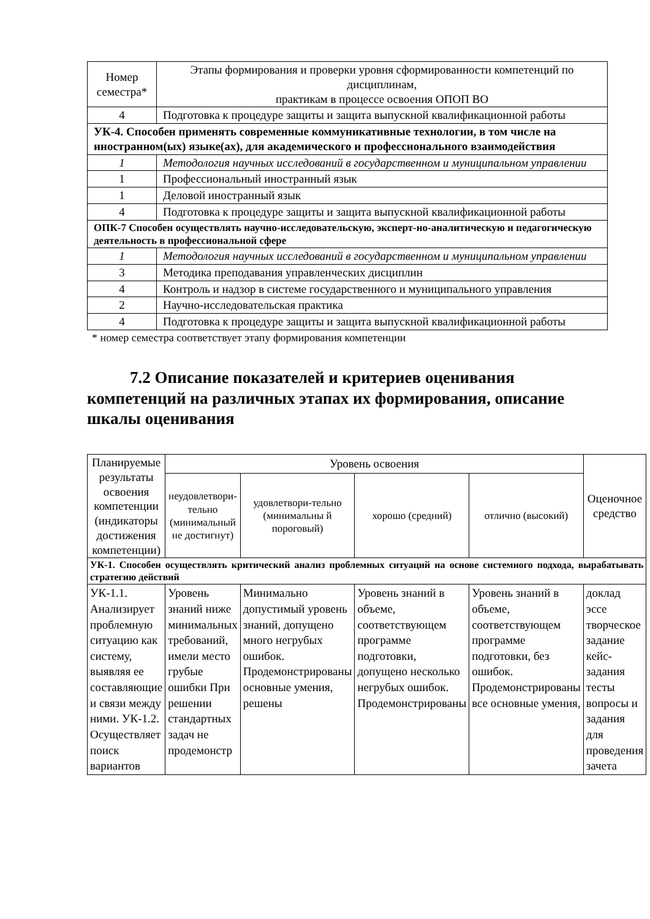| Номер семестра* | Этапы формирования и проверки уровня сформированности компетенций по дисциплинам, практикам в процессе освоения ОПОП ВО |
| --- | --- |
| 4 | Подготовка к процедуре защиты и защита выпускной квалификационной работы |
| УК-4. Способен применять современные коммуникативные технологии, в том числе на иностранном(ых) языке(ах), для академического и профессионального взаимодействия | |
| 1 | Методология научных исследований в государственном и муниципальном управлении |
| 1 | Профессиональный иностранный язык |
| 1 | Деловой иностранный язык |
| 4 | Подготовка к процедуре защиты и защита выпускной квалификационной работы |
| ОПК-7 Способен осуществлять научно-исследовательскую, эксперт-но-аналитическую и педагогическую деятельность в профессиональной сфере | |
| 1 | Методология научных исследований в государственном и муниципальном управлении |
| 3 | Методика преподавания управленческих дисциплин |
| 4 | Контроль и надзор в системе государственного и муниципального управления |
| 2 | Научно-исследовательская практика |
| 4 | Подготовка к процедуре защиты и защита выпускной квалификационной работы |
* номер семестра соответствует этапу формирования компетенции
7.2 Описание показателей и критериев оценивания компетенций на различных этапах их формирования, описание шкалы оценивания
| Планируемые результаты освоения компетенции (индикаторы достижения компетенции) | Уровень освоения | | | | Оценочное средство |
| --- | --- | --- | --- | --- | --- |
| | неудовлетвори-тельно (минимальный не достигнут) | удовлетвори-тельно (минимальны й пороговый) | хорошо (средний) | отлично (высокий) | |
| УК-1. Способен осуществлять критический анализ проблемных ситуаций на основе системного подхода, вырабатывать стратегию действий | | | | | |
| УК-1.1. Анализирует проблемную ситуацию как систему, выявляя ее составляющие и связи между ними. УК-1.2. Осуществляет поиск вариантов | Уровень знаний ниже минимальных требований, имели место грубые ошибки При решении стандартных задач не продемонстр | Минимально допустимый уровень знаний, допущено много негрубых ошибок. Продемонстрированы основные умения, решены | Уровень знаний в объеме, соответствующем программе подготовки, допущено несколько негрубых ошибок. Продемонстрированы | Уровень знаний в объеме, соответствующем программе подготовки, без ошибок. Продемонстрированы все основные умения, | доклад эссе творческое задание кейс-задания тесты вопросы и задания для проведения зачета |